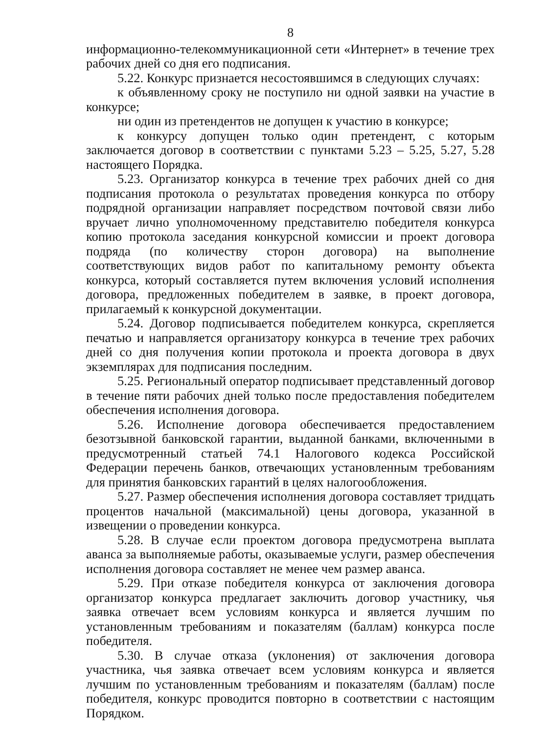8
информационно-телекоммуникационной сети «Интернет» в течение трех рабочих дней со дня его подписания.
5.22. Конкурс признается несостоявшимся в следующих случаях:
к объявленному сроку не поступило ни одной заявки на участие в конкурсе;
ни один из претендентов не допущен к участию в конкурсе;
к конкурсу допущен только один претендент, с которым заключается договор в соответствии с пунктами 5.23 – 5.25, 5.27, 5.28 настоящего Порядка.
5.23. Организатор конкурса в течение трех рабочих дней со дня подписания протокола о результатах проведения конкурса по отбору подрядной организации направляет посредством почтовой связи либо вручает лично уполномоченному представителю победителя конкурса копию протокола заседания конкурсной комиссии и проект договора подряда (по количеству сторон договора) на выполнение соответствующих видов работ по капитальному ремонту объекта конкурса, который составляется путем включения условий исполнения договора, предложенных победителем в заявке, в проект договора, прилагаемый к конкурсной документации.
5.24. Договор подписывается победителем конкурса, скрепляется печатью и направляется организатору конкурса в течение трех рабочих дней со дня получения копии протокола и проекта договора в двух экземплярах для подписания последним.
5.25. Региональный оператор подписывает представленный договор в течение пяти рабочих дней только после предоставления победителем обеспечения исполнения договора.
5.26. Исполнение договора обеспечивается предоставлением безотзывной банковской гарантии, выданной банками, включенными в предусмотренный статьей 74.1 Налогового кодекса Российской Федерации перечень банков, отвечающих установленным требованиям для принятия банковских гарантий в целях налогообложения.
5.27. Размер обеспечения исполнения договора составляет тридцать процентов начальной (максимальной) цены договора, указанной в извещении о проведении конкурса.
5.28. В случае если проектом договора предусмотрена выплата аванса за выполняемые работы, оказываемые услуги, размер обеспечения исполнения договора составляет не менее чем размер аванса.
5.29. При отказе победителя конкурса от заключения договора организатор конкурса предлагает заключить договор участнику, чья заявка отвечает всем условиям конкурса и является лучшим по установленным требованиям и показателям (баллам) конкурса после победителя.
5.30. В случае отказа (уклонения) от заключения договора участника, чья заявка отвечает всем условиям конкурса и является лучшим по установленным требованиям и показателям (баллам) после победителя, конкурс проводится повторно в соответствии с настоящим Порядком.